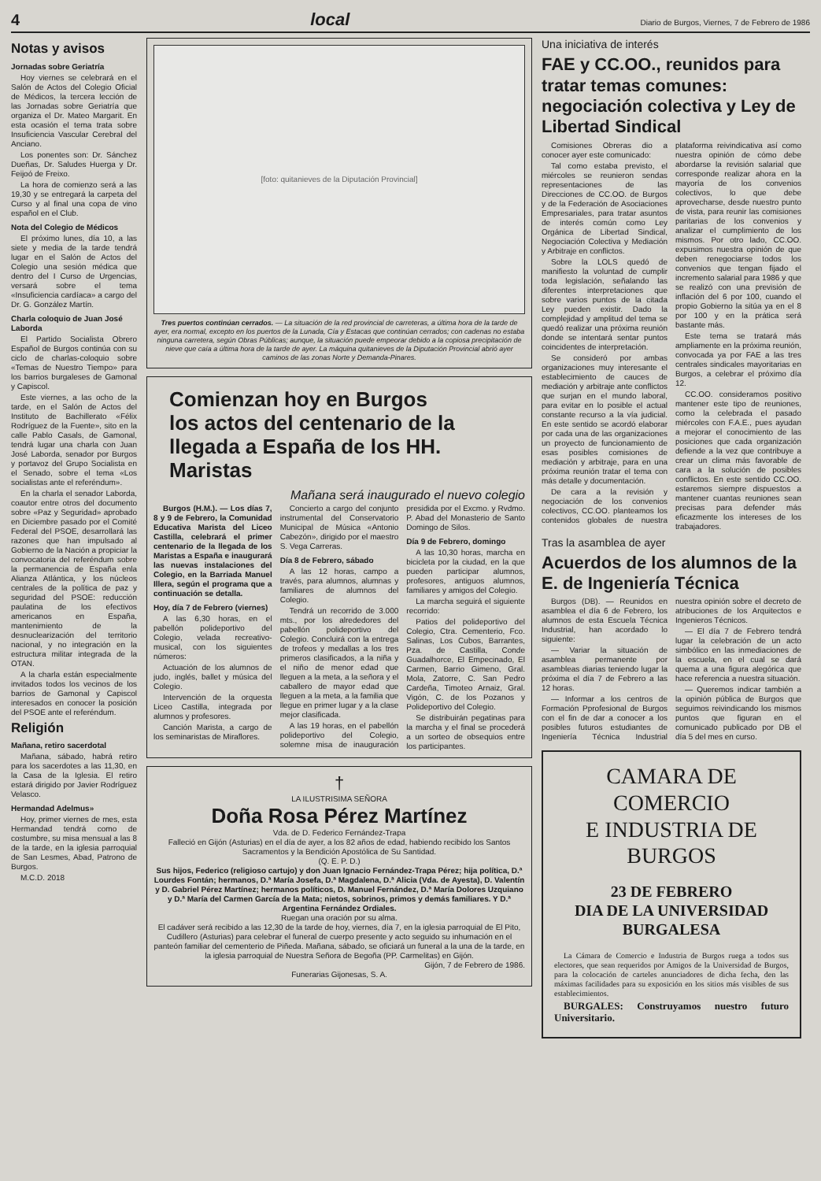4 local Diario de Burgos, Viernes, 7 de Febrero de 1986
Notas y avisos
Jornadas sobre Geriatría
Hoy viernes se celebrará en el Salón de Actos del Colegio Oficial de Médicos, la tercera lección de las Jornadas sobre Geriatría que organiza el Dr. Mateo Margarit. En esta ocasión el tema trata sobre Insuficiencia Vascular Cerebral del Anciano.
Los ponentes son: Dr. Sánchez Dueñas, Dr. Saludes Huerga y Dr. Feijoó de Freixo.
La hora de comienzo será a las 19,30 y se entregará la carpeta del Curso y al final una copa de vino español en el Club.
Nota del Colegio de Médicos
El próximo lunes, día 10, a las siete y media de la tarde tendrá lugar en el Salón de Actos del Colegio una sesión médica que dentro del I Curso de Urgencias, versará sobre el tema «Insuficiencia cardíaca» a cargo del Dr. G. González Martín.
Charla coloquio de Juan José Laborda
El Partido Socialista Obrero Español de Burgos continúa con su ciclo de charlas-coloquio sobre «Temas de Nuestro Tiempo» para los barrios burgaleses de Gamonal y Capiscol.
Este viernes, a las ocho de la tarde, en el Salón de Actos del Instituto de Bachillerato «Félix Rodríguez de la Fuente», sito en la calle Pablo Casals, de Gamonal, tendrá lugar una charla con Juan José Laborda, senador por Burgos y portavoz del Grupo Socialista en el Senado, sobre el tema «Los socialistas ante el referéndum».
En la charla el senador Laborda, coautor entre otros del documento sobre «Paz y Seguridad» aprobado en Diciembre pasado por el Comité Federal del PSOE, desarrollará las razones que han impulsado al Gobierno de la Nación a propiciar la convocatoria del referéndum sobre la permanencia de España enla Alianza Atlántica, y los núcleos centrales de la política de paz y seguridad del PSOE: reducción paulatina de los efectivos americanos en España, mantenimiento de la desnuclearización del territorio nacional, y no integración en la estructura militar integrada de la OTAN.
A la charla están especialmente invitados todos los vecinos de los barrios de Gamonal y Capiscol interesados en conocer la posición del PSOE ante el referéndum.
Religión
Mañana, retiro sacerdotal
Mañana, sábado, habrá retiro para los sacerdotes a las 11,30, en la Casa de la Iglesia. El retiro estará dirigido por Javier Rodríguez Velasco.
Hermandad Adelmus»
Hoy, primer viernes de mes, esta Hermandad tendrá como de costumbre, su misa mensual a las 8 de la tarde, en la iglesia parroquial de San Lesmes, Abad, Patrono de Burgos.
M.C.D. 2018
[foto: quitanieves de la Diputación Provincial]
Tres puertos continúan cerrados. — La situación de la red provincial de carreteras, a última hora de la tarde de ayer, era normal, excepto en los puertos de la Lunada, Cía y Estacas que continúan cerrados; con cadenas no estaba ninguna carretera, según Obras Públicas; aunque, la situación puede empeorar debido a la copiosa precipitación de nieve que caía a última hora de la tarde de ayer. La máquina quitanieves de la Diputación Provincial abrió ayer caminos de las zonas Norte y Demanda-Pinares.
Comienzan hoy en Burgos
los actos del centenario de la
llegada a España de los HH. Maristas
Mañana será inaugurado el nuevo colegio
Burgos (H.M.). — Los días 7, 8 y 9 de Febrero, la Comunidad Educativa Marista del Liceo Castilla, celebrará el primer centenario de la llegada de los Maristas a España e inaugurará las nuevas instalaciones del Colegio, en la Barriada Manuel Illera, según el programa que a continuación se detalla.
Hoy, día 7 de Febrero (viernes)
A las 6,30 horas, en el pabellón polideportivo del Colegio, velada recreativo-musical, con los siguientes números:
Actuación de los alumnos de judo, inglés, ballet y música del Colegio.
Intervención de la orquesta Liceo Castilla, integrada por alumnos y profesores.
Canción Marista, a cargo de los seminaristas de Miraflores.
Concierto a cargo del conjunto instrumental del Conservatorio Municipal de Música «Antonio Cabezón», dirigido por el maestro S. Vega Carreras.
Día 8 de Febrero, sábado
A las 12 horas, campo a través, para alumnos, alumnas y familiares de alumnos del Colegio.
Tendrá un recorrido de 3.000 mts., por los alrededores del pabellón polideportivo del Colegio. Concluirá con la entrega de trofeos y medallas a los tres primeros clasificados, a la niña y el niño de menor edad que lleguen a la meta, a la señora y el caballero de mayor edad que lleguen a la meta, a la familia que llegue en primer lugar y a la clase mejor clasificada.
A las 19 horas, en el pabellón polideportivo del Colegio, solemne misa de inauguración presidida por el Excmo. y Rvdmo. P. Abad del Monasterio de Santo Domingo de Silos.
Día 9 de Febrero, domingo
A las 10,30 horas, marcha en bicicleta por la ciudad, en la que pueden participar alumnos, profesores, antiguos alumnos, familiares y amigos del Colegio.
La marcha seguirá el siguiente recorrido:
Patios del polideportivo del Colegio, Ctra. Cementerio, Fco. Salinas, Los Cubos, Barrantes, Pza. de Castilla, Conde Guadalhorce, El Empecinado, El Carmen, Barrio Gimeno, Gral. Mola, Zatorre, C. San Pedro Cardeña, Timoteo Arnaiz, Gral. Vigón, C. de los Pozanos y Polideportivo del Colegio.
Se distribuirán pegatinas para la marcha y el final se procederá a un sorteo de obsequios entre los participantes.
†
LA ILUSTRISIMA SEÑORA
Doña Rosa Pérez Martínez
Vda. de D. Federico Fernández-Trapa
Falleció en Gijón (Asturias) en el día de ayer, a los 82 años de edad, habiendo recibido los Santos Sacramentos y la Bendición Apostólica de Su Santidad.
(Q. E. P. D.)
Sus hijos, Federico (religioso cartujo) y don Juan Ignacio Fernández-Trapa Pérez; hija política, D.ª Lourdes Fontán; hermanos, D.ª María Josefa, D.ª Magdalena, D.ª Alicia (Vda. de Ayesta), D. Valentín y D. Gabriel Pérez Martínez; hermanos políticos, D. Manuel Fernández, D.ª María Dolores Uzquiano y D.ª María del Carmen García de la Mata; nietos, sobrinos, primos y demás familiares. Y D.ª Argentina Fernández Ordiales.
Ruegan una oración por su alma.
El cadáver será recibido a las 12,30 de la tarde de hoy, viernes, día 7, en la iglesia parroquial de El Pito, Cudillero (Asturias) para celebrar el funeral de cuerpo presente y acto seguido su inhumación en el panteón familiar del cementerio de Piñeda. Mañana, sábado, se oficiará un funeral a la una de la tarde, en la iglesia parroquial de Nuestra Señora de Begoña (PP. Carmelitas) en Gijón.
Gijón, 7 de Febrero de 1986.
Funerarias Gijonesas, S. A.
Una iniciativa de interés
FAE y CC.OO., reunidos para tratar temas comunes: negociación colectiva y Ley de Libertad Sindical
Comisiones Obreras dio a conocer ayer este comunicado:
Tal como estaba previsto, el miércoles se reunieron sendas representaciones de las Direcciones de CC.OO. de Burgos y de la Federación de Asociaciones Empresariales, para tratar asuntos de interés común como Ley Orgánica de Libertad Sindical, Negociación Colectiva y Mediación y Arbitraje en conflictos.
Sobre la LOLS quedó de manifiesto la voluntad de cumplir toda legislación, señalando las diferentes interpretaciones que sobre varios puntos de la citada Ley pueden existir. Dado la complejidad y amplitud del tema se quedó realizar una próxima reunión donde se intentará sentar puntos coincidentes de interpretación.
Se consideró por ambas organizaciones muy interesante el establecimiento de cauces de mediación y arbitraje ante conflictos que surjan en el mundo laboral, para evitar en lo posible el actual constante recurso a la vía judicial. En este sentido se acordó elaborar por cada una de las organizaciones un proyecto de funcionamiento de esas posibles comisiones de mediación y arbitraje, para en una próxima reunión tratar el tema con más detalle y documentación.
De cara a la revisión y negociación de los convenios colectivos, CC.OO. planteamos los contenidos globales de nuestra plataforma reivindicativa así como nuestra opinión de cómo debe abordarse la revisión salarial que corresponde realizar ahora en la mayoría de los convenios colectivos, lo que debe aprovecharse, desde nuestro punto de vista, para reunir las comisiones paritarias de los convenios y analizar el cumplimiento de los mismos. Por otro lado, CC.OO. expusimos nuestra opinión de que deben renegociarse todos los convenios que tengan fijado el incremento salarial para 1986 y que se realizó con una previsión de inflación del 6 por 100, cuando el propio Gobierno la sitúa ya en el 8 por 100 y en la prática será bastante más.
Este tema se tratará más ampliamente en la próxima reunión, convocada ya por FAE a las tres centrales sindicales mayoritarias en Burgos, a celebrar el próximo día 12.
CC.OO. consideramos positivo mantener este tipo de reuniones, como la celebrada el pasado miércoles con F.A.E., pues ayudan a mejorar el conocimiento de las posiciones que cada organización defiende a la vez que contribuye a crear un clima más favorable de cara a la solución de posibles conflictos. En este sentido CC.OO. estaremos siempre dispuestos a mantener cuantas reuniones sean precisas para defender más eficazmente los intereses de los trabajadores.
Tras la asamblea de ayer
Acuerdos de los alumnos de la E. de Ingeniería Técnica
Burgos (DB). — Reunidos en asamblea el día 6 de Febrero, los alumnos de esta Escuela Técnica Industrial, han acordado lo siguiente:
— Variar la situación de asamblea permanente por asambleas diarias teniendo lugar la próxima el día 7 de Febrero a las 12 horas.
— Informar a los centros de Formación Pprofesional de Burgos con el fin de dar a conocer a los posibles futuros estudiantes de Ingeniería Técnica Industrial nuestra opinión sobre el decreto de atribuciones de los Arquitectos e Ingenieros Técnicos.
— El día 7 de Febrero tendrá lugar la celebración de un acto simbólico en las inmediaciones de la escuela, en el cual se dará quema a una figura alegórica que hace referencia a nuestra situación.
— Queremos indicar también a la opinión pública de Burgos que seguimos reivindicando los mismos puntos que figuran en el comunicado publicado por DB el día 5 del mes en curso.
CAMARA DE COMERCIO
E INDUSTRIA DE BURGOS
23 DE FEBRERO
DIA DE LA UNIVERSIDAD
BURGALESA
La Cámara de Comercio e Industria de Burgos ruega a todos sus electores, que sean requeridos por Amigos de la Universidad de Burgos, para la colocación de carteles anunciadores de dicha fecha, den las máximas facilidades para su exposición en los sitios más visibles de sus establecimientos.
BURGALES: Construyamos nuestro futuro Universitario.